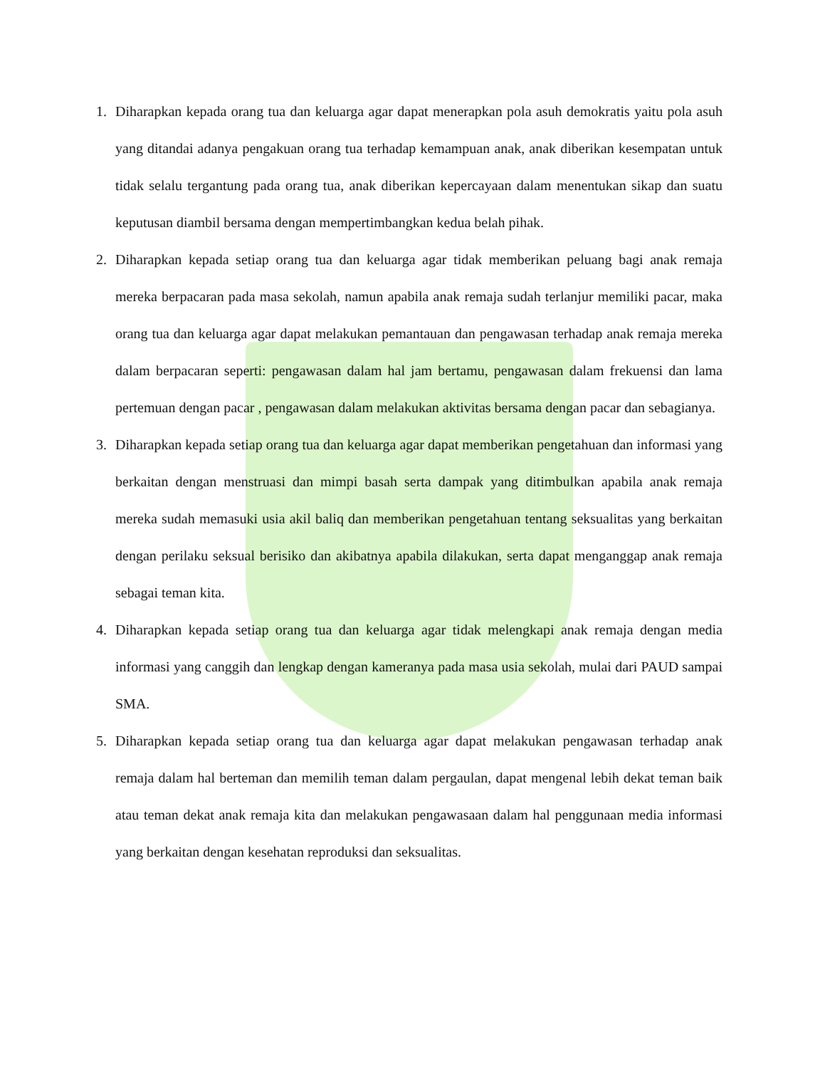1. Diharapkan kepada orang tua dan keluarga agar dapat menerapkan pola asuh demokratis yaitu pola asuh yang ditandai adanya pengakuan orang tua terhadap kemampuan anak, anak diberikan kesempatan untuk tidak selalu tergantung pada orang tua, anak diberikan kepercayaan dalam menentukan sikap dan suatu keputusan diambil bersama dengan mempertimbangkan kedua belah pihak.
2. Diharapkan kepada setiap orang tua dan keluarga agar tidak memberikan peluang bagi anak remaja mereka berpacaran pada masa sekolah, namun apabila anak remaja sudah terlanjur memiliki pacar, maka orang tua dan keluarga agar dapat melakukan pemantauan dan pengawasan terhadap anak remaja mereka dalam berpacaran seperti: pengawasan dalam hal jam bertamu, pengawasan dalam frekuensi dan lama pertemuan dengan pacar , pengawasan dalam melakukan aktivitas bersama dengan pacar dan sebagianya.
3. Diharapkan kepada setiap orang tua dan keluarga agar dapat memberikan pengetahuan dan informasi yang berkaitan dengan menstruasi dan mimpi basah serta dampak yang ditimbulkan apabila anak remaja mereka sudah memasuki usia akil baliq dan memberikan pengetahuan tentang seksualitas yang berkaitan dengan perilaku seksual berisiko dan akibatnya apabila dilakukan, serta dapat menganggap anak remaja sebagai teman kita.
4. Diharapkan kepada setiap orang tua dan keluarga agar tidak melengkapi anak remaja dengan media informasi yang canggih dan lengkap dengan kameranya pada masa usia sekolah, mulai dari PAUD sampai SMA.
5. Diharapkan kepada setiap orang tua dan keluarga agar dapat melakukan pengawasan terhadap anak remaja dalam hal berteman dan memilih teman dalam pergaulan, dapat mengenal lebih dekat teman baik atau teman dekat anak remaja kita dan melakukan pengawasaan dalam hal penggunaan media informasi yang berkaitan dengan kesehatan reproduksi dan seksualitas.